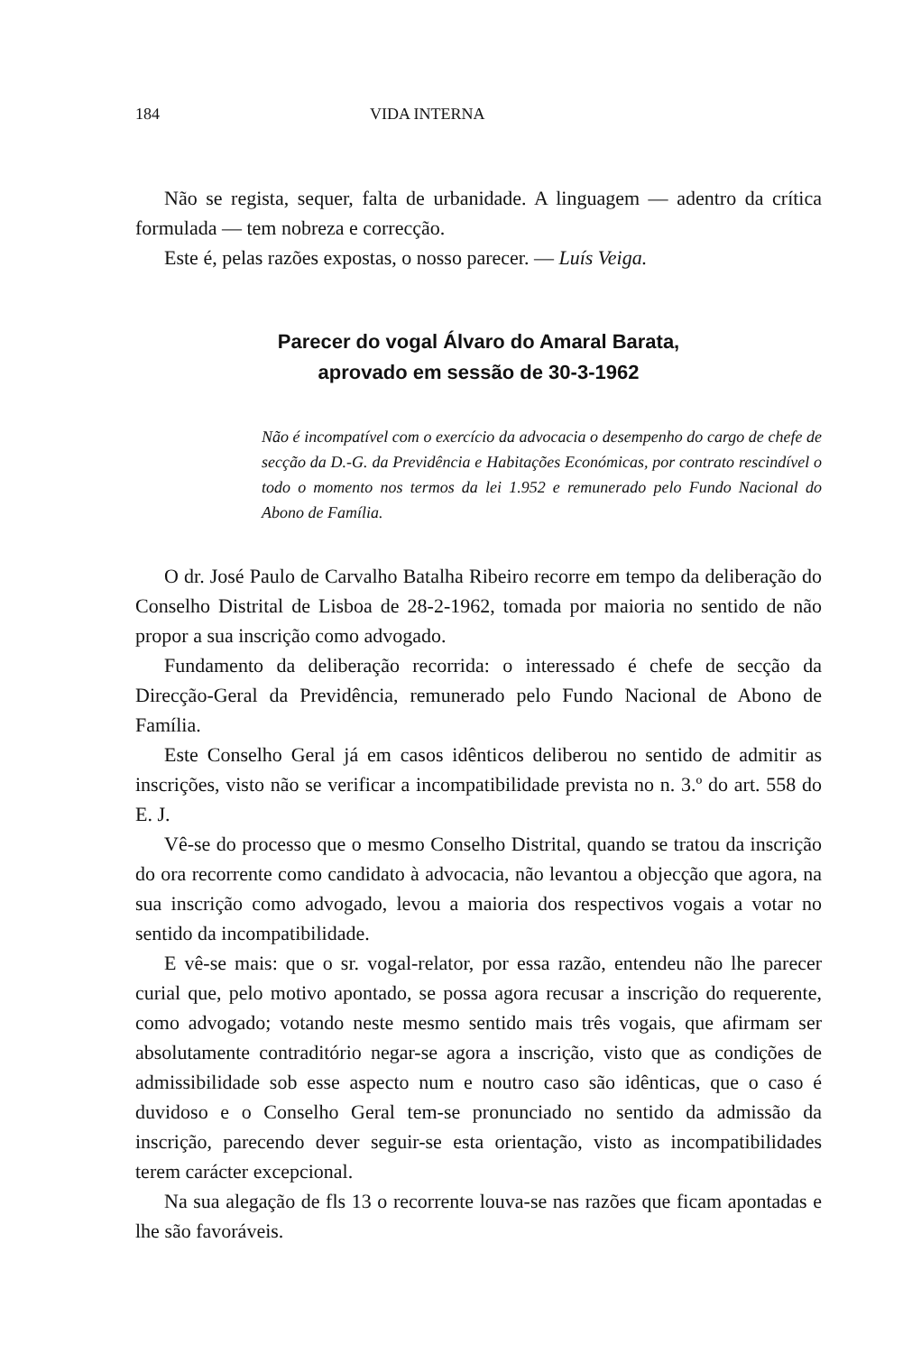184 VIDA INTERNA
Não se regista, sequer, falta de urbanidade. A linguagem — adentro da crítica formulada — tem nobreza e correcção.
Este é, pelas razões expostas, o nosso parecer. — Luís Veiga.
Parecer do vogal Álvaro do Amaral Barata,
aprovado em sessão de 30-3-1962
Não é incompatível com o exercício da advocacia o desempenho do cargo de chefe de secção da D.-G. da Previdência e Habitações Económicas, por contrato rescindível o todo o momento nos termos da lei 1.952 e remunerado pelo Fundo Nacional do Abono de Família.
O dr. José Paulo de Carvalho Batalha Ribeiro recorre em tempo da deliberação do Conselho Distrital de Lisboa de 28-2-1962, tomada por maioria no sentido de não propor a sua inscrição como advogado.
Fundamento da deliberação recorrida: o interessado é chefe de secção da Direcção-Geral da Previdência, remunerado pelo Fundo Nacional de Abono de Família.
Este Conselho Geral já em casos idênticos deliberou no sentido de admitir as inscrições, visto não se verificar a incompatibilidade prevista no n. 3.º do art. 558 do E. J.
Vê-se do processo que o mesmo Conselho Distrital, quando se tratou da inscrição do ora recorrente como candidato à advocacia, não levantou a objecção que agora, na sua inscrição como advogado, levou a maioria dos respectivos vogais a votar no sentido da incompatibilidade.
E vê-se mais: que o sr. vogal-relator, por essa razão, entendeu não lhe parecer curial que, pelo motivo apontado, se possa agora recusar a inscrição do requerente, como advogado; votando neste mesmo sentido mais três vogais, que afirmam ser absolutamente contraditório negar-se agora a inscrição, visto que as condições de admissibilidade sob esse aspecto num e noutro caso são idênticas, que o caso é duvidoso e o Conselho Geral tem-se pronunciado no sentido da admissão da inscrição, parecendo dever seguir-se esta orientação, visto as incompatibilidades terem carácter excepcional.
Na sua alegação de fls 13 o recorrente louva-se nas razões que ficam apontadas e lhe são favoráveis.